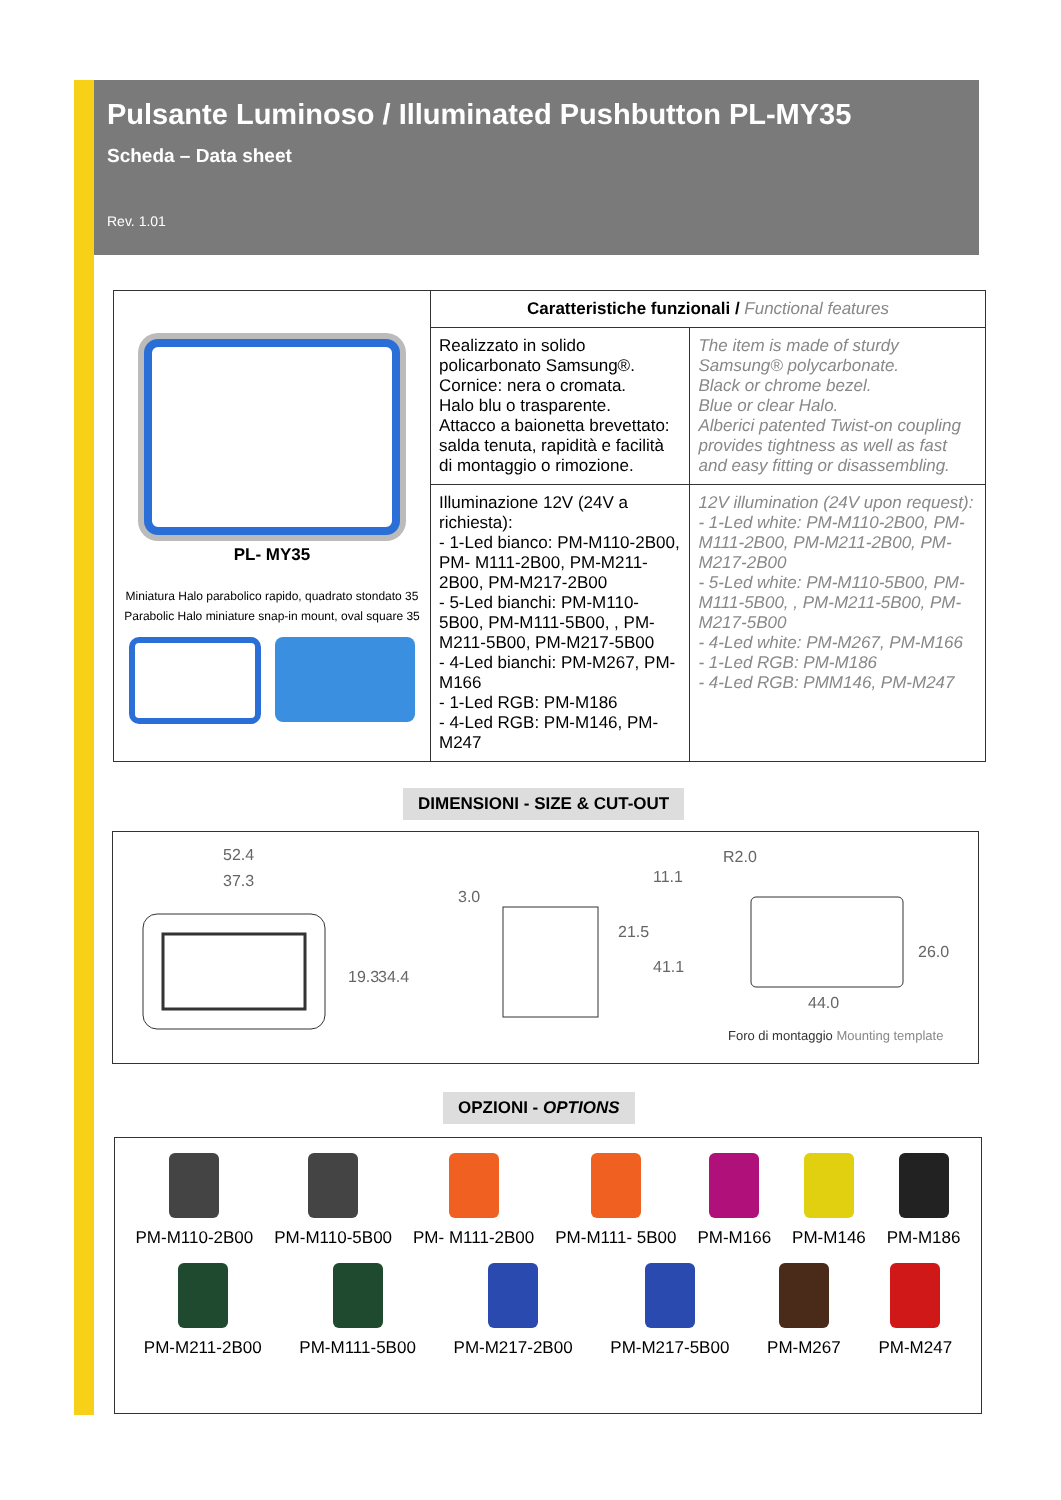Pulsante Luminoso / Illuminated Pushbutton PL-MY35
Scheda – Data sheet
Rev. 1.01
| PL- MY35 Miniatura Halo parabolico rapido, quadrato stondato 35 Parabolic Halo miniature snap-in mount, oval square 35 | Caratteristiche funzionali / Functional features | |
| | Realizzato in solido policarbonato Samsung®. Cornice: nera o cromata. Halo blu o trasparente. Attacco a baionetta brevettato: salda tenuta, rapidità e facilità di montaggio o rimozione. | The item is made of sturdy Samsung® polycarbonate. Black or chrome bezel. Blue or clear Halo. Alberici patented Twist-on coupling provides tightness as well as fast and easy fitting or disassembling. |
| | Illuminazione 12V (24V a richiesta): - 1-Led bianco: PM-M110-2B00, PM- M111-2B00, PM-M211-2B00, PM-M217-2B00 - 5-Led bianchi: PM-M110-5B00, PM-M111-5B00, , PM-M211-5B00, PM-M217-5B00 - 4-Led bianchi: PM-M267, PM-M166 - 1-Led RGB: PM-M186 - 4-Led RGB: PM-M146, PM-M247 | 12V illumination (24V upon request): - 1-Led white: PM-M110-2B00, PM- M111-2B00, PM-M211-2B00, PM-M217-2B00 - 5-Led white: PM-M110-5B00, PM-M111-5B00, , PM-M211-5B00, PM-M217-5B00 - 4-Led white: PM-M267, PM-M166 - 1-Led RGB: PM-M186 - 4-Led RGB: PMM146, PM-M247 |
DIMENSIONI - SIZE & CUT-OUT
52.4
37.3
19.3
34.4
3.0
21.5
41.1
11.1
R2.0
44.0
26.0
Foro di montaggio Mounting template
OPZIONI - OPTIONS
PM-M110-2B00 PM-M110-5B00 PM- M111-2B00 PM-M111- 5B00 PM-M166 PM-M146 PM-M186
PM-M211-2B00 PM-M111-5B00 PM-M217-2B00 PM-M217-5B00 PM-M267 PM-M247